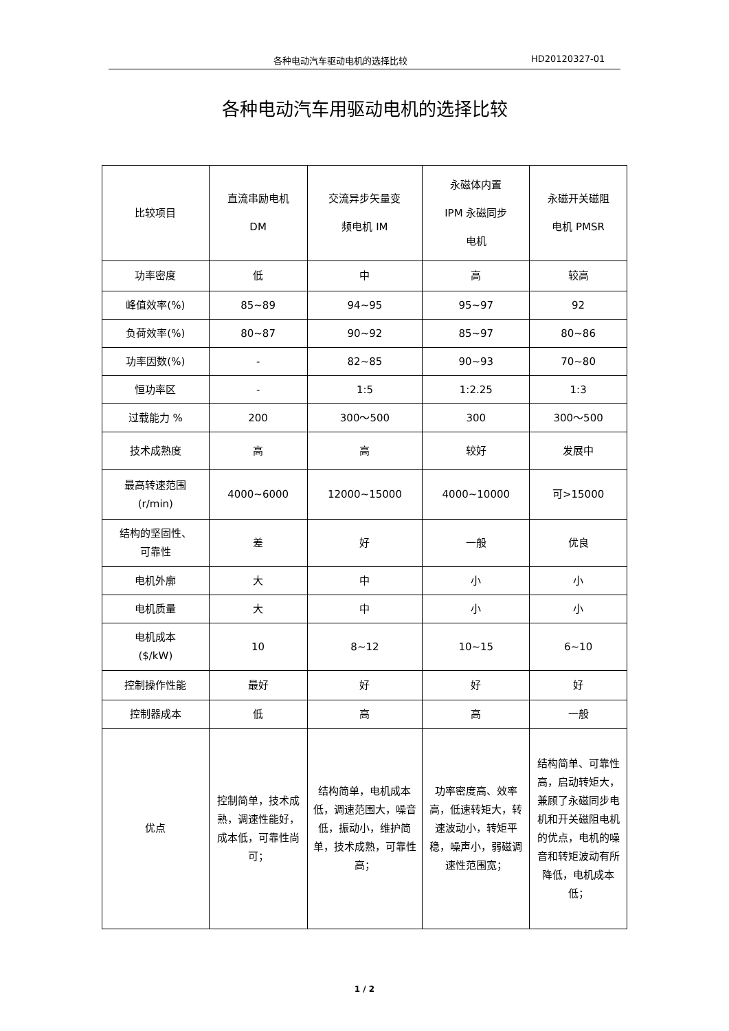各种电动汽车驱动电机的选择比较 HD20120327-01
各种电动汽车用驱动电机的选择比较
| 比较项目 | 直流串励电机 DM | 交流异步矢量变 频电机 IM | 永磁体内置 IPM 永磁同步 电机 | 永磁开关磁阻 电机 PMSR |
| 功率密度 | 低 | 中 | 高 | 较高 |
| 峰值效率(%) | 85~89 | 94~95 | 95~97 | 92 |
| 负荷效率(%) | 80~87 | 90~92 | 85~97 | 80~86 |
| 功率因数(%) | - | 82~85 | 90~93 | 70~80 |
| 恒功率区 | - | 1:5 | 1:2.25 | 1:3 |
| 过载能力 % | 200 | 300～500 | 300 | 300～500 |
| 技术成熟度 | 高 | 高 | 较好 | 发展中 |
| 最高转速范围 (r/min) | 4000~6000 | 12000~15000 | 4000~10000 | 可>15000 |
| 结构的坚固性、 可靠性 | 差 | 好 | 一般 | 优良 |
| 电机外廓 | 大 | 中 | 小 | 小 |
| 电机质量 | 大 | 中 | 小 | 小 |
| 电机成本 ($/kW) | 10 | 8~12 | 10~15 | 6~10 |
| 控制操作性能 | 最好 | 好 | 好 | 好 |
| 控制器成本 | 低 | 高 | 高 | 一般 |
| 优点 | 控制简单，技术成熟，调速性能好，成本低，可靠性尚可； | 结构简单，电机成本低，调速范围大，噪音低，振动小，维护简单，技术成熟，可靠性高； | 功率密度高、效率高，低速转矩大，转速波动小，转矩平稳，噪声小，弱磁调速性范围宽； | 结构简单、可靠性高，启动转矩大，兼顾了永磁同步电机和开关磁阻电机的优点，电机的噪音和转矩波动有所降低，电机成本低； |
1 / 2